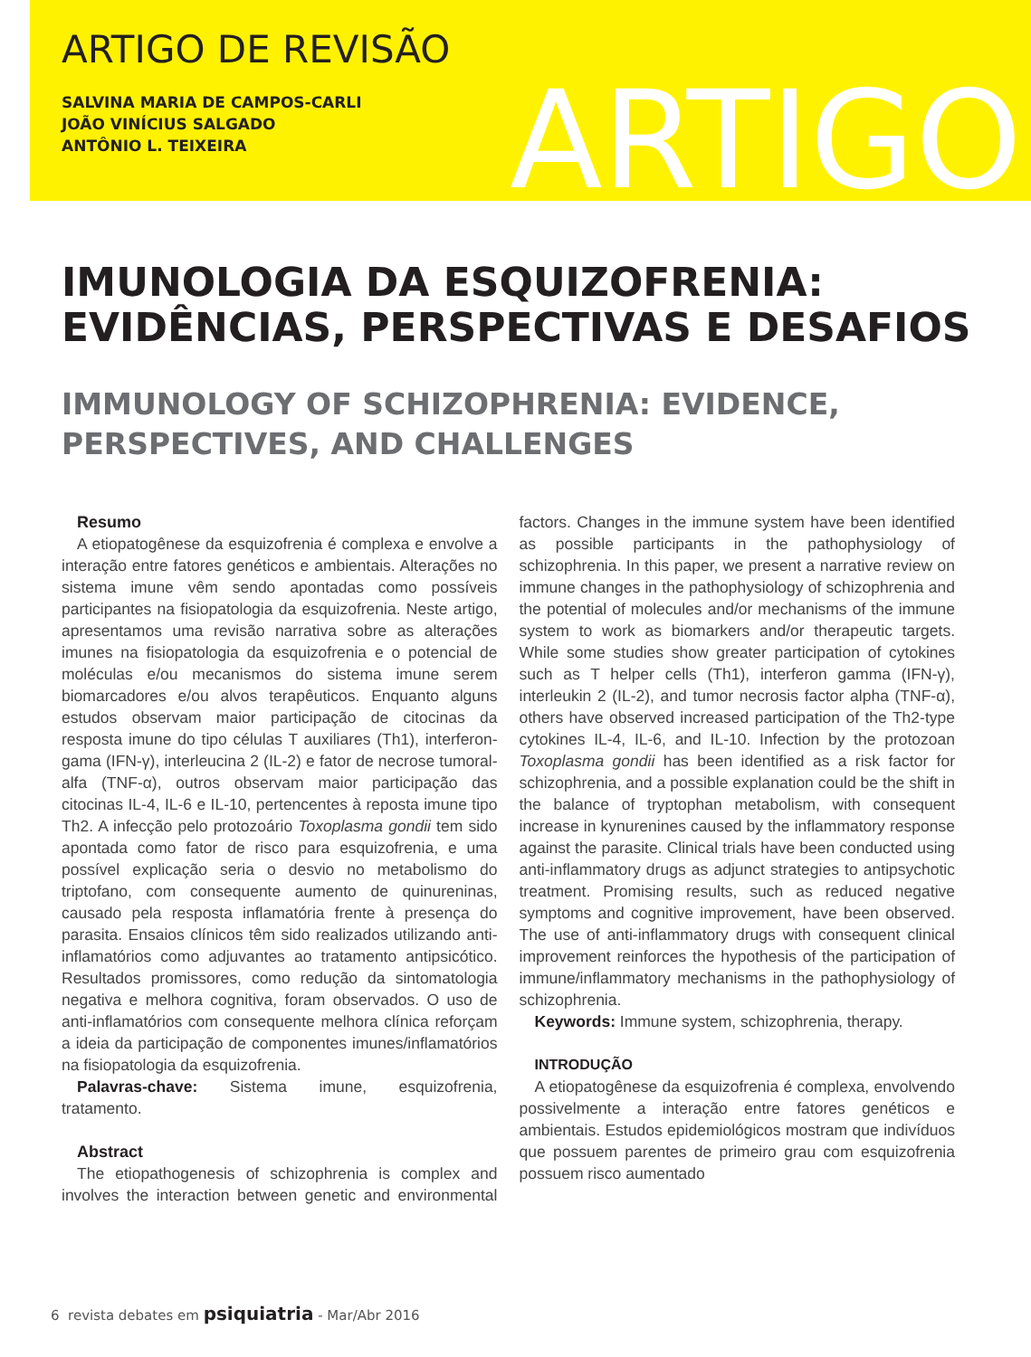ARTIGO DE REVISÃO
SALVINA MARIA DE CAMPOS-CARLI
JOÃO VINÍCIUS SALGADO
ANTÔNIO L. TEIXEIRA
ARTIGO
IMUNOLOGIA DA ESQUIZOFRENIA: EVIDÊNCIAS, PERSPECTIVAS E DESAFIOS
IMMUNOLOGY OF SCHIZOPHRENIA: EVIDENCE, PERSPECTIVES, AND CHALLENGES
Resumo
A etiopatogênese da esquizofrenia é complexa e envolve a interação entre fatores genéticos e ambientais. Alterações no sistema imune vêm sendo apontadas como possíveis participantes na fisiopatologia da esquizofrenia. Neste artigo, apresentamos uma revisão narrativa sobre as alterações imunes na fisiopatologia da esquizofrenia e o potencial de moléculas e/ou mecanismos do sistema imune serem biomarcadores e/ou alvos terapêuticos. Enquanto alguns estudos observam maior participação de citocinas da resposta imune do tipo células T auxiliares (Th1), interferon-gama (IFN-γ), interleucina 2 (IL-2) e fator de necrose tumoral-alfa (TNF-α), outros observam maior participação das citocinas IL-4, IL-6 e IL-10, pertencentes à reposta imune tipo Th2. A infecção pelo protozoário Toxoplasma gondii tem sido apontada como fator de risco para esquizofrenia, e uma possível explicação seria o desvio no metabolismo do triptofano, com consequente aumento de quinureninas, causado pela resposta inflamatória frente à presença do parasita. Ensaios clínicos têm sido realizados utilizando anti-inflamatórios como adjuvantes ao tratamento antipsicótico. Resultados promissores, como redução da sintomatologia negativa e melhora cognitiva, foram observados. O uso de anti-inflamatórios com consequente melhora clínica reforçam a ideia da participação de componentes imunes/inflamatórios na fisiopatologia da esquizofrenia.
Palavras-chave: Sistema imune, esquizofrenia, tratamento.
Abstract
The etiopathogenesis of schizophrenia is complex and involves the interaction between genetic and environmental factors. Changes in the immune system have been identified as possible participants in the pathophysiology of schizophrenia. In this paper, we present a narrative review on immune changes in the pathophysiology of schizophrenia and the potential of molecules and/or mechanisms of the immune system to work as biomarkers and/or therapeutic targets. While some studies show greater participation of cytokines such as T helper cells (Th1), interferon gamma (IFN-γ), interleukin 2 (IL-2), and tumor necrosis factor alpha (TNF-α), others have observed increased participation of the Th2-type cytokines IL-4, IL-6, and IL-10. Infection by the protozoan Toxoplasma gondii has been identified as a risk factor for schizophrenia, and a possible explanation could be the shift in the balance of tryptophan metabolism, with consequent increase in kynurenines caused by the inflammatory response against the parasite. Clinical trials have been conducted using anti-inflammatory drugs as adjunct strategies to antipsychotic treatment. Promising results, such as reduced negative symptoms and cognitive improvement, have been observed. The use of anti-inflammatory drugs with consequent clinical improvement reinforces the hypothesis of the participation of immune/inflammatory mechanisms in the pathophysiology of schizophrenia.
Keywords: Immune system, schizophrenia, therapy.
INTRODUÇÃO
A etiopatogênese da esquizofrenia é complexa, envolvendo possivelmente a interação entre fatores genéticos e ambientais. Estudos epidemiológicos mostram que indivíduos que possuem parentes de primeiro grau com esquizofrenia possuem risco aumentado
6 revista debates em psiquiatria - Mar/Abr 2016